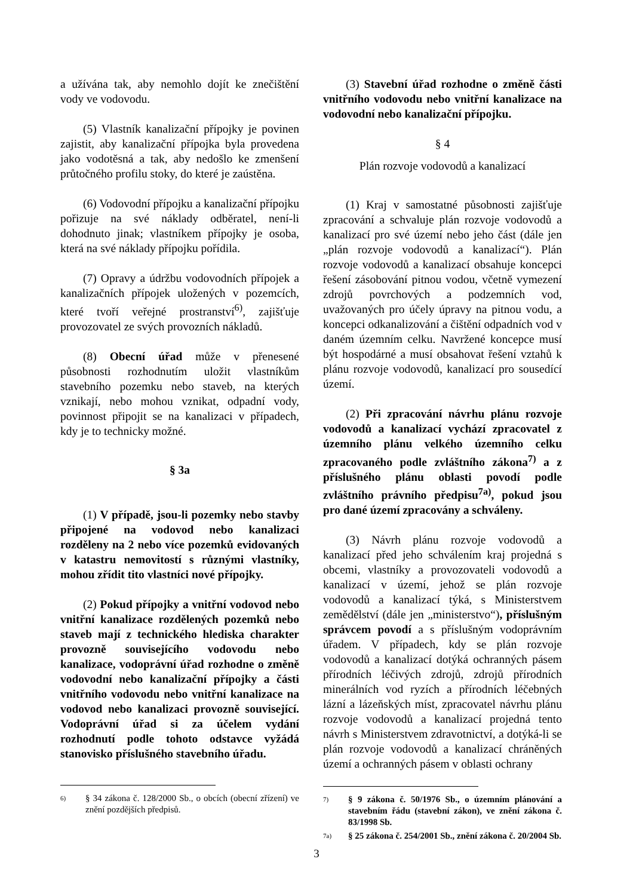a užívána tak, aby nemohlo dojít ke znečištění vody ve vodovodu.
(5) Vlastník kanalizační přípojky je povinen zajistit, aby kanalizační přípojka byla provedena jako vodotěsná a tak, aby nedošlo ke zmenšení průtočného profilu stoky, do které je zaústěna.
(6) Vodovodní přípojku a kanalizační přípojku pořizuje na své náklady odběratel, není-li dohodnuto jinak; vlastníkem přípojky je osoba, která na své náklady přípojku pořídila.
(7) Opravy a údržbu vodovodních přípojek a kanalizačních přípojek uložených v pozemcích, které tvoří veřejné prostranství<sup>6)</sup>, zajišťuje provozovatel ze svých provozních nákladů.
(8) Obecní úřad může v přenesené působnosti rozhodnutím uložit vlastníkům stavebního pozemku nebo staveb, na kterých vznikají, nebo mohou vznikat, odpadní vody, povinnost připojit se na kanalizaci v případech, kdy je to technicky možné.
§ 3a
(1) V případě, jsou-li pozemky nebo stavby připojené na vodovod nebo kanalizaci rozděleny na 2 nebo více pozemků evidovaných v katastru nemovitostí s různými vlastníky, mohou zřídit tito vlastníci nové přípojky.
(2) Pokud přípojky a vnitřní vodovod nebo vnitřní kanalizace rozdělených pozemků nebo staveb mají z technického hlediska charakter provozně souvisejícího vodovodu nebo kanalizace, vodoprávní úřad rozhodne o změně vodovodní nebo kanalizační přípojky a části vnitřního vodovodu nebo vnitřní kanalizace na vodovod nebo kanalizaci provozně související. Vodoprávní úřad si za účelem vydání rozhodnutí podle tohoto odstavce vyžádá stanovisko příslušného stavebního úřadu.
6) § 34 zákona č. 128/2000 Sb., o obcích (obecní zřízení) ve znění pozdějších předpisů.
(3) Stavební úřad rozhodne o změně části vnitřního vodovodu nebo vnitřní kanalizace na vodovodní nebo kanalizační přípojku.
§ 4
Plán rozvoje vodovodů a kanalizací
(1) Kraj v samostatné působnosti zajišťuje zpracování a schvaluje plán rozvoje vodovodů a kanalizací pro své území nebo jeho část (dále jen „plán rozvoje vodovodů a kanalizací“). Plán rozvoje vodovodů a kanalizací obsahuje koncepci řešení zásobování pitnou vodou, včetně vymezení zdrojů povrchových a podzemních vod, uvažovaných pro účely úpravy na pitnou vodu, a koncepci odkanalizování a čištění odpadních vod v daném územním celku. Navržené koncepce musí být hospodárné a musí obsahovat řešení vztahů k plánu rozvoje vodovodů, kanalizací pro sousedící území.
(2) Při zpracování návrhu plánu rozvoje vodovodů a kanalizací vychází zpracovatel z územního plánu velkého územního celku zpracovaného podle zvláštního zákona<sup>7)</sup> a z příslušného plánu oblasti povodí podle zvláštního právního předpisu<sup>7a)</sup>, pokud jsou pro dané území zpracovány a schváleny.
(3) Návrh plánu rozvoje vodovodů a kanalizací před jeho schválením kraj projedná s obcemi, vlastníky a provozovateli vodovodů a kanalizací v území, jehož se plán rozvoje vodovodů a kanalizací týká, s Ministerstvem zemědělství (dále jen „ministerstvo“), příslušným správcem povodí a s příslušným vodoprávním úřadem. V případech, kdy se plán rozvoje vodovodů a kanalizací dotýká ochranných pásem přírodních léčivých zdrojů, zdrojů přírodních minerálních vod ryzích a přírodních léčebných lázní a lázeňských míst, zpracovatel návrhu plánu rozvoje vodovodů a kanalizací projedná tento návrh s Ministerstvem zdravotnictví, a dotýká-li se plán rozvoje vodovodů a kanalizací chráněných území a ochranných pásem v oblasti ochrany
7) § 9 zákona č. 50/1976 Sb., o územním plánování a stavebním řádu (stavební zákon), ve znění zákona č. 83/1998 Sb.
7a) § 25 zákona č. 254/2001 Sb., znění zákona č. 20/2004 Sb.
3